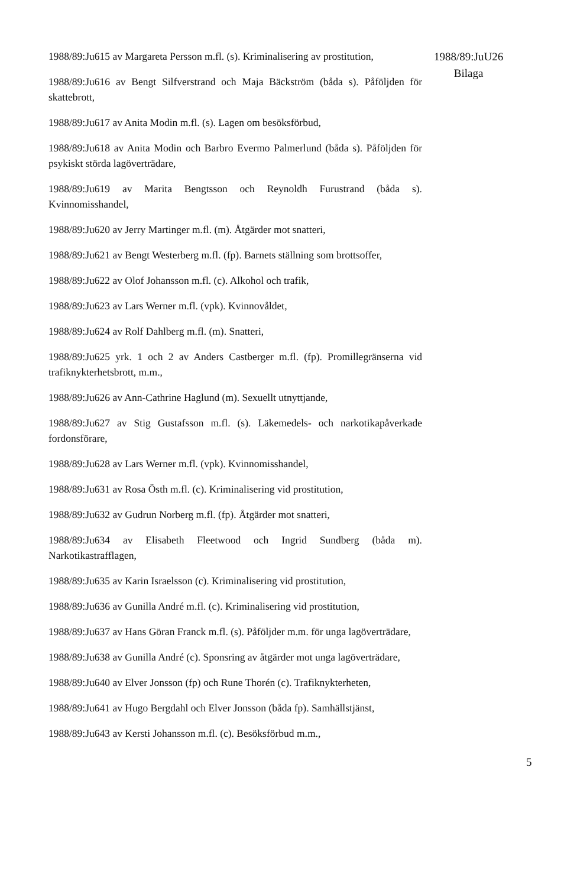1988/89:Ju615 av Margareta Persson m.fl. (s). Kriminalisering av prostitution,
1988/89:Ju616 av Bengt Silfverstrand och Maja Bäckström (båda s). Påföljden för skattebrott,
1988/89:Ju617 av Anita Modin m.fl. (s). Lagen om besöksförbud,
1988/89:Ju618 av Anita Modin och Barbro Evermo Palmerlund (båda s). Påföljden för psykiskt störda lagöverträdare,
1988/89:Ju619 av Marita Bengtsson och Reynoldh Furustrand (båda s). Kvinnomisshandel,
1988/89:Ju620 av Jerry Martinger m.fl. (m). Åtgärder mot snatteri,
1988/89:Ju621 av Bengt Westerberg m.fl. (fp). Barnets ställning som brottsoffer,
1988/89:Ju622 av Olof Johansson m.fl. (c). Alkohol och trafik,
1988/89:Ju623 av Lars Werner m.fl. (vpk). Kvinnovåldet,
1988/89:Ju624 av Rolf Dahlberg m.fl. (m). Snatteri,
1988/89:Ju625 yrk. 1 och 2 av Anders Castberger m.fl. (fp). Promillegränserna vid trafiknykterhetsbrott, m.m.,
1988/89:Ju626 av Ann-Cathrine Haglund (m). Sexuellt utnyttjande,
1988/89:Ju627 av Stig Gustafsson m.fl. (s). Läkemedels- och narkotikapåverkade fordonsförare,
1988/89:Ju628 av Lars Werner m.fl. (vpk). Kvinnomisshandel,
1988/89:Ju631 av Rosa Östh m.fl. (c). Kriminalisering vid prostitution,
1988/89:Ju632 av Gudrun Norberg m.fl. (fp). Åtgärder mot snatteri,
1988/89:Ju634 av Elisabeth Fleetwood och Ingrid Sundberg (båda m). Narkotikastrafflagen,
1988/89:Ju635 av Karin Israelsson (c). Kriminalisering vid prostitution,
1988/89:Ju636 av Gunilla André m.fl. (c). Kriminalisering vid prostitution,
1988/89:Ju637 av Hans Göran Franck m.fl. (s). Påföljder m.m. för unga lagöverträdare,
1988/89:Ju638 av Gunilla André (c). Sponsring av åtgärder mot unga lagöverträdare,
1988/89:Ju640 av Elver Jonsson (fp) och Rune Thorén (c). Trafiknykterheten,
1988/89:Ju641 av Hugo Bergdahl och Elver Jonsson (båda fp). Samhällstjänst,
1988/89:Ju643 av Kersti Johansson m.fl. (c). Besöksförbud m.m.,
1988/89:JuU26
Bilaga
5